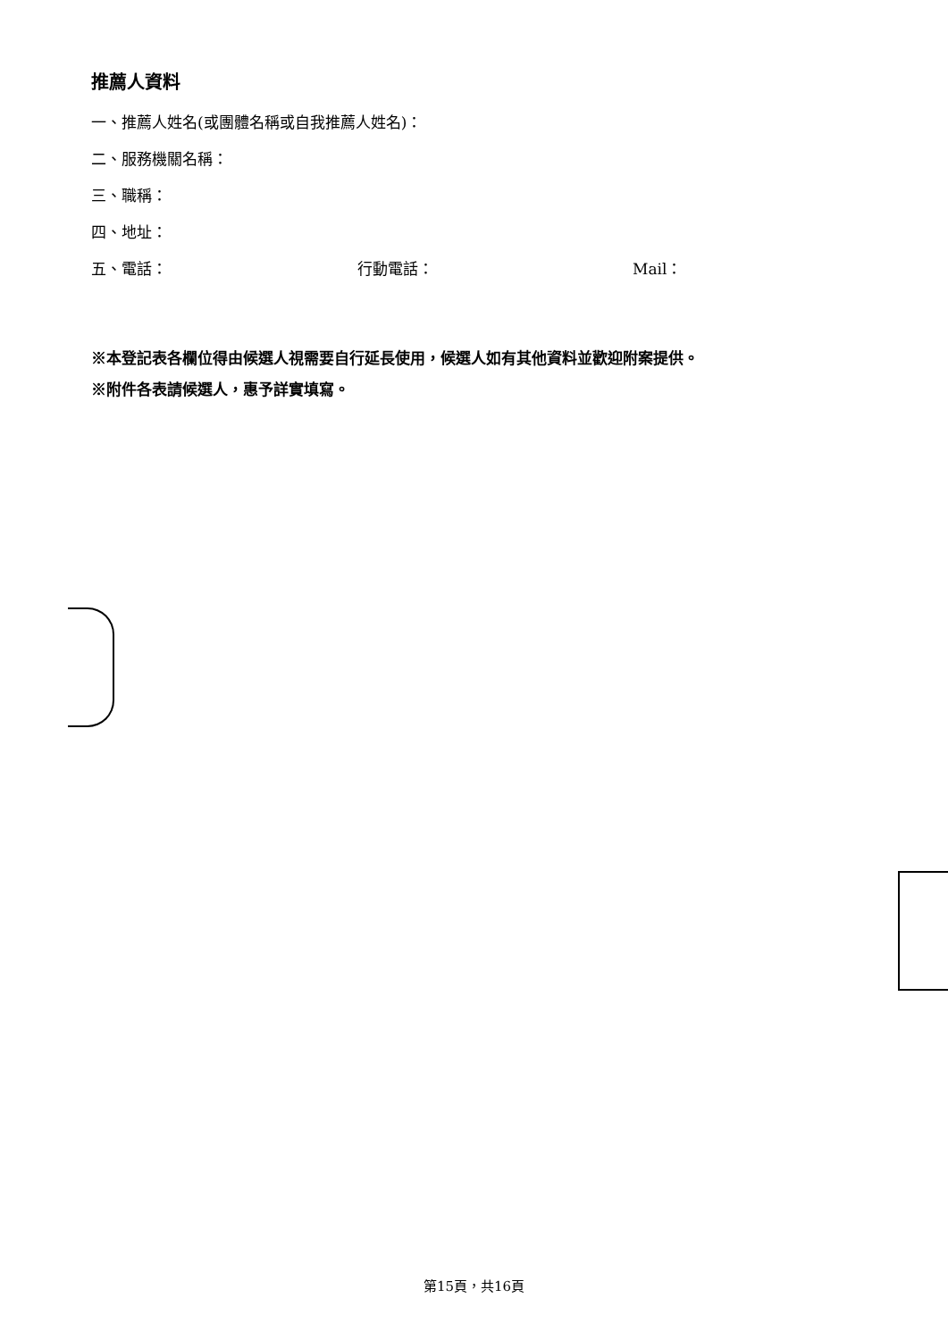推薦人資料
一、推薦人姓名(或團體名稱或自我推薦人姓名)：
二、服務機關名稱：
三、職稱：
四、地址：
五、電話： 行動電話： Mail：
※本登記表各欄位得由候選人視需要自行延長使用，候選人如有其他資料並歡迎附案提供。
※附件各表請候選人，惠予詳實填寫。
第15頁，共16頁